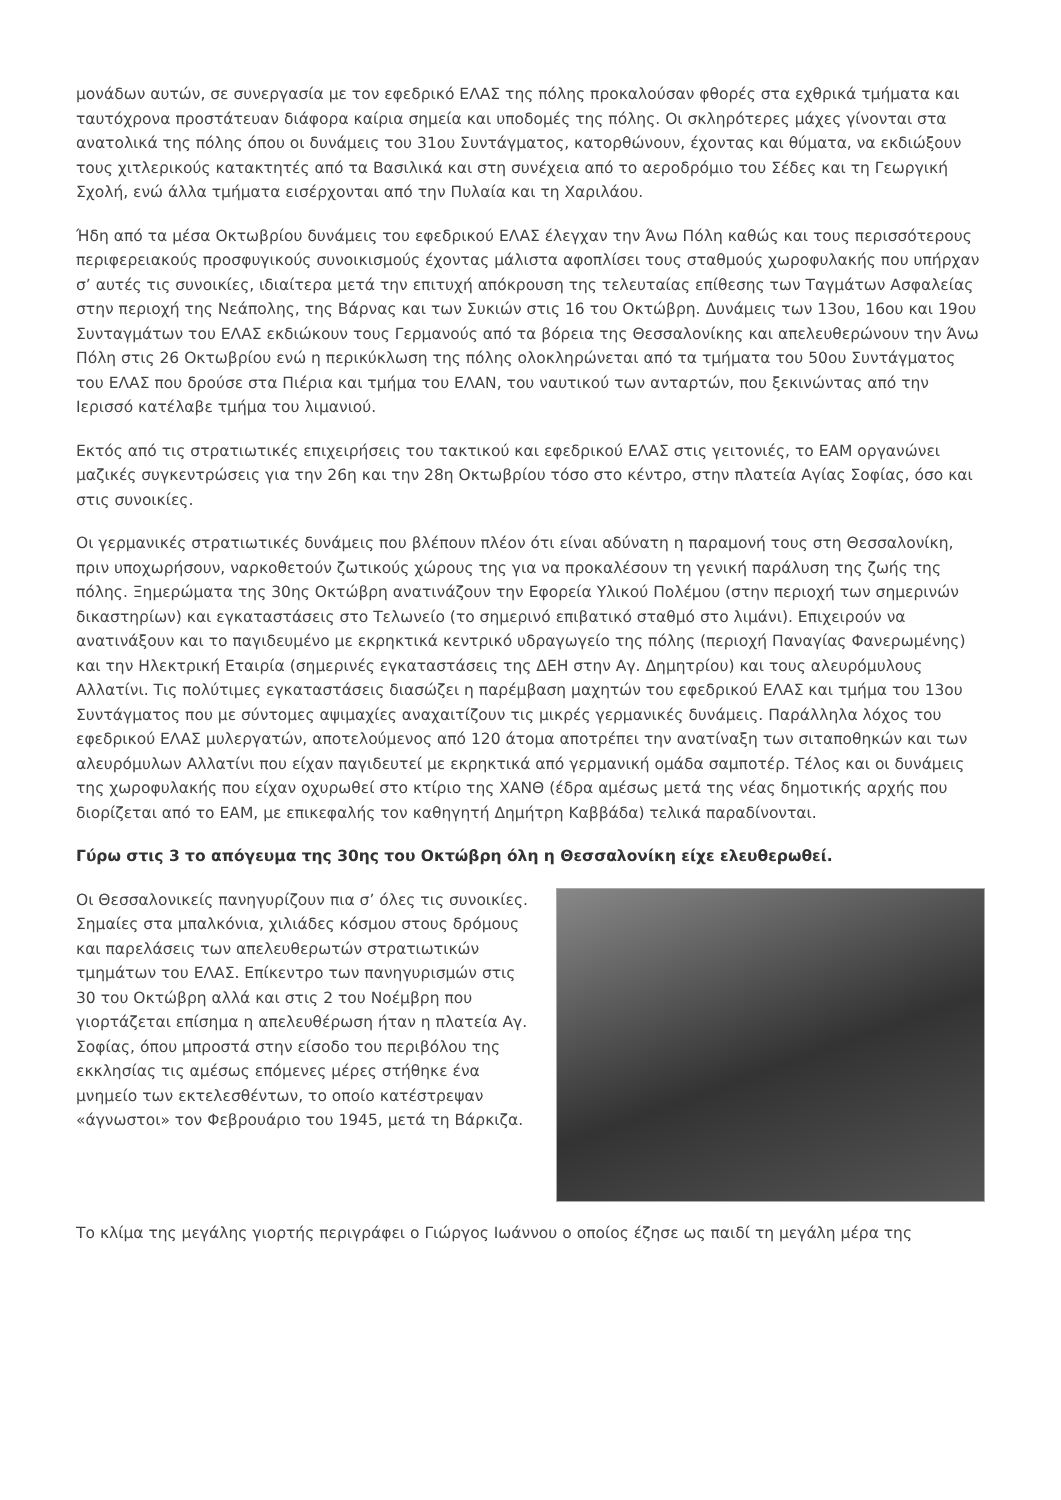μονάδων αυτών, σε συνεργασία με τον εφεδρικό ΕΛΑΣ της πόλης προκαλούσαν φθορές στα εχθρικά τμήματα και ταυτόχρονα προστάτευαν διάφορα καίρια σημεία και υποδομές της πόλης. Οι σκληρότερες μάχες γίνονται στα ανατολικά της πόλης όπου οι δυνάμεις του 31ου Συντάγματος, κατορθώνουν, έχοντας και θύματα, να εκδιώξουν τους χιτλερικούς κατακτητές από τα Βασιλικά και στη συνέχεια από το αεροδρόμιο του Σέδες και τη Γεωργική Σχολή, ενώ άλλα τμήματα εισέρχονται από την Πυλαία και τη Χαριλάου.
Ήδη από τα μέσα Οκτωβρίου δυνάμεις του εφεδρικού ΕΛΑΣ έλεγχαν την Άνω Πόλη καθώς και τους περισσότερους περιφερειακούς προσφυγικούς συνοικισμούς έχοντας μάλιστα αφοπλίσει τους σταθμούς χωροφυλακής που υπήρχαν σ’ αυτές τις συνοικίες, ιδιαίτερα μετά την επιτυχή απόκρουση της τελευταίας επίθεσης των Ταγμάτων Ασφαλείας στην περιοχή της Νεάπολης, της Βάρνας και των Συκιών στις 16 του Οκτώβρη. Δυνάμεις των 13ου, 16ου και 19ου Συνταγμάτων του ΕΛΑΣ εκδιώκουν τους Γερμανούς από τα βόρεια της Θεσσαλονίκης και απελευθερώνουν την Άνω Πόλη στις 26 Οκτωβρίου ενώ η περικύκλωση της πόλης ολοκληρώνεται από τα τμήματα του 50ου Συντάγματος του ΕΛΑΣ που δρούσε στα Πιέρια και τμήμα του ΕΛΑΝ, του ναυτικού των ανταρτών, που ξεκινώντας από την Ιερισσό κατέλαβε τμήμα του λιμανιού.
Εκτός από τις στρατιωτικές επιχειρήσεις του τακτικού και εφεδρικού ΕΛΑΣ στις γειτονιές, το ΕΑΜ οργανώνει μαζικές συγκεντρώσεις για την 26η και την 28η Οκτωβρίου τόσο στο κέντρο, στην πλατεία Αγίας Σοφίας, όσο και στις συνοικίες.
Οι γερμανικές στρατιωτικές δυνάμεις που βλέπουν πλέον ότι είναι αδύνατη η παραμονή τους στη Θεσσαλονίκη, πριν υποχωρήσουν, ναρκοθετούν ζωτικούς χώρους της για να προκαλέσουν τη γενική παράλυση της ζωής της πόλης. Ξημερώματα της 30ης Οκτώβρη ανατινάζουν την Εφορεία Υλικού Πολέμου (στην περιοχή των σημερινών δικαστηρίων) και εγκαταστάσεις στο Τελωνείο (το σημερινό επιβατικό σταθμό στο λιμάνι). Επιχειρούν να ανατινάξουν και το παγιδευμένο με εκρηκτικά κεντρικό υδραγωγείο της πόλης (περιοχή Παναγίας Φανερωμένης) και την Ηλεκτρική Εταιρία (σημερινές εγκαταστάσεις της ΔΕΗ στην Αγ. Δημητρίου) και τους αλευρόμυλους Αλλατίνι. Τις πολύτιμες εγκαταστάσεις διασώζει η παρέμβαση μαχητών του εφεδρικού ΕΛΑΣ και τμήμα του 13ου Συντάγματος που με σύντομες αψιμαχίες αναχαιτίζουν τις μικρές γερμανικές δυνάμεις. Παράλληλα λόχος του εφεδρικού ΕΛΑΣ μυλεργατών, αποτελούμενος από 120 άτομα αποτρέπει την ανατίναξη των σιταποθηκών και των αλευρόμυλων Αλλατίνι που είχαν παγιδευτεί με εκρηκτικά από γερμανική ομάδα σαμποτέρ. Τέλος και οι δυνάμεις της χωροφυλακής που είχαν οχυρωθεί στο κτίριο της ΧΑΝΘ (έδρα αμέσως μετά της νέας δημοτικής αρχής που διορίζεται από το ΕΑΜ, με επικεφαλής τον καθηγητή Δημήτρη Καββάδα) τελικά παραδίνονται.
Γύρω στις 3 το απόγευμα της 30ης του Οκτώβρη όλη η Θεσσαλονίκη είχε ελευθερωθεί.
Οι Θεσσαλονικείς πανηγυρίζουν πια σ’ όλες τις συνοικίες. Σημαίες στα μπαλκόνια, χιλιάδες κόσμου στους δρόμους και παρελάσεις των απελευθερωτών στρατιωτικών τμημάτων του ΕΛΑΣ. Επίκεντρο των πανηγυρισμών στις 30 του Οκτώβρη αλλά και στις 2 του Νοέμβρη που γιορτάζεται επίσημα η απελευθέρωση ήταν η πλατεία Αγ. Σοφίας, όπου μπροστά στην είσοδο του περιβόλου της εκκλησίας τις αμέσως επόμενες μέρες στήθηκε ένα μνημείο των εκτελεσθέντων, το οποίο κατέστρεψαν «άγνωστοι» τον Φεβρουάριο του 1945, μετά τη Βάρκιζα.
Το κλίμα της μεγάλης γιορτής περιγράφει ο Γιώργος Ιωάννου ο οποίος έζησε ως παιδί τη μεγάλη μέρα της